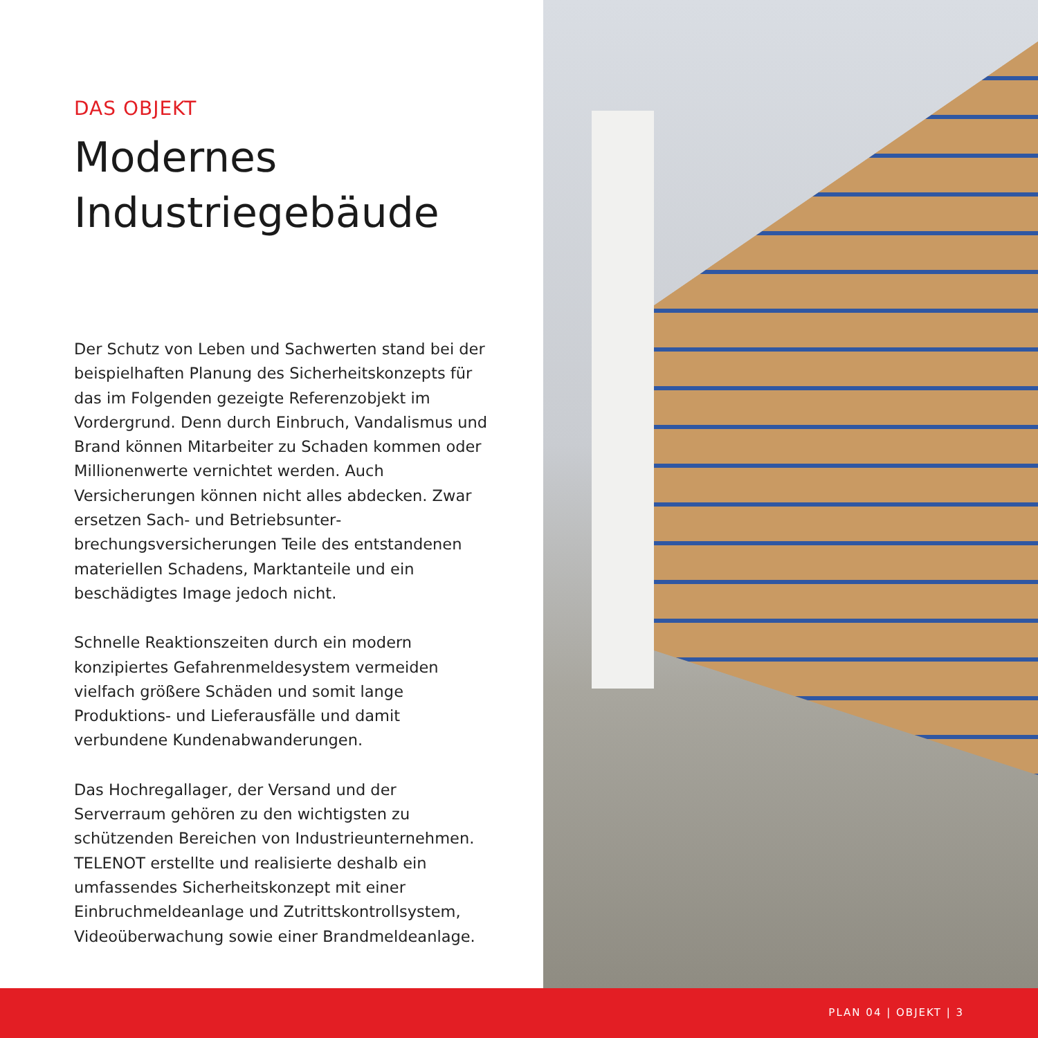DAS OBJEKT
Modernes
Industriegebäude
Der Schutz von Leben und Sachwerten stand bei der beispielhaften Planung des Sicherheitskonzepts für das im Folgenden gezeigte Referenzobjekt im Vordergrund. Denn durch Einbruch, Vandalismus und Brand können Mitarbeiter zu Schaden kommen oder Millionenwerte vernichtet werden. Auch Versicherungen können nicht alles abdecken. Zwar ersetzen Sach- und Betriebsunter­brechungsversicherungen Teile des entstandenen materiellen Schadens, Marktanteile und ein beschädig­tes Image jedoch nicht.
Schnelle Reaktionszeiten durch ein modern konzipier­tes Gefahrenmeldesystem vermeiden vielfach größere Schäden und somit lange Produktions- und Lieferaus­fälle und damit verbundene Kundenabwanderungen.
Das Hochregallager, der Versand und der Serverraum gehören zu den wichtigsten zu schützenden Bereichen von Industrieunternehmen. TELENOT erstellte und realisierte deshalb ein umfassendes Sicherheitskonzept mit einer Einbruchmeldeanlage und Zutrittskontroll­system, Videoüberwachung sowie einer Brandmelde­anlage.
PLAN 04 | OBJEKT | 3